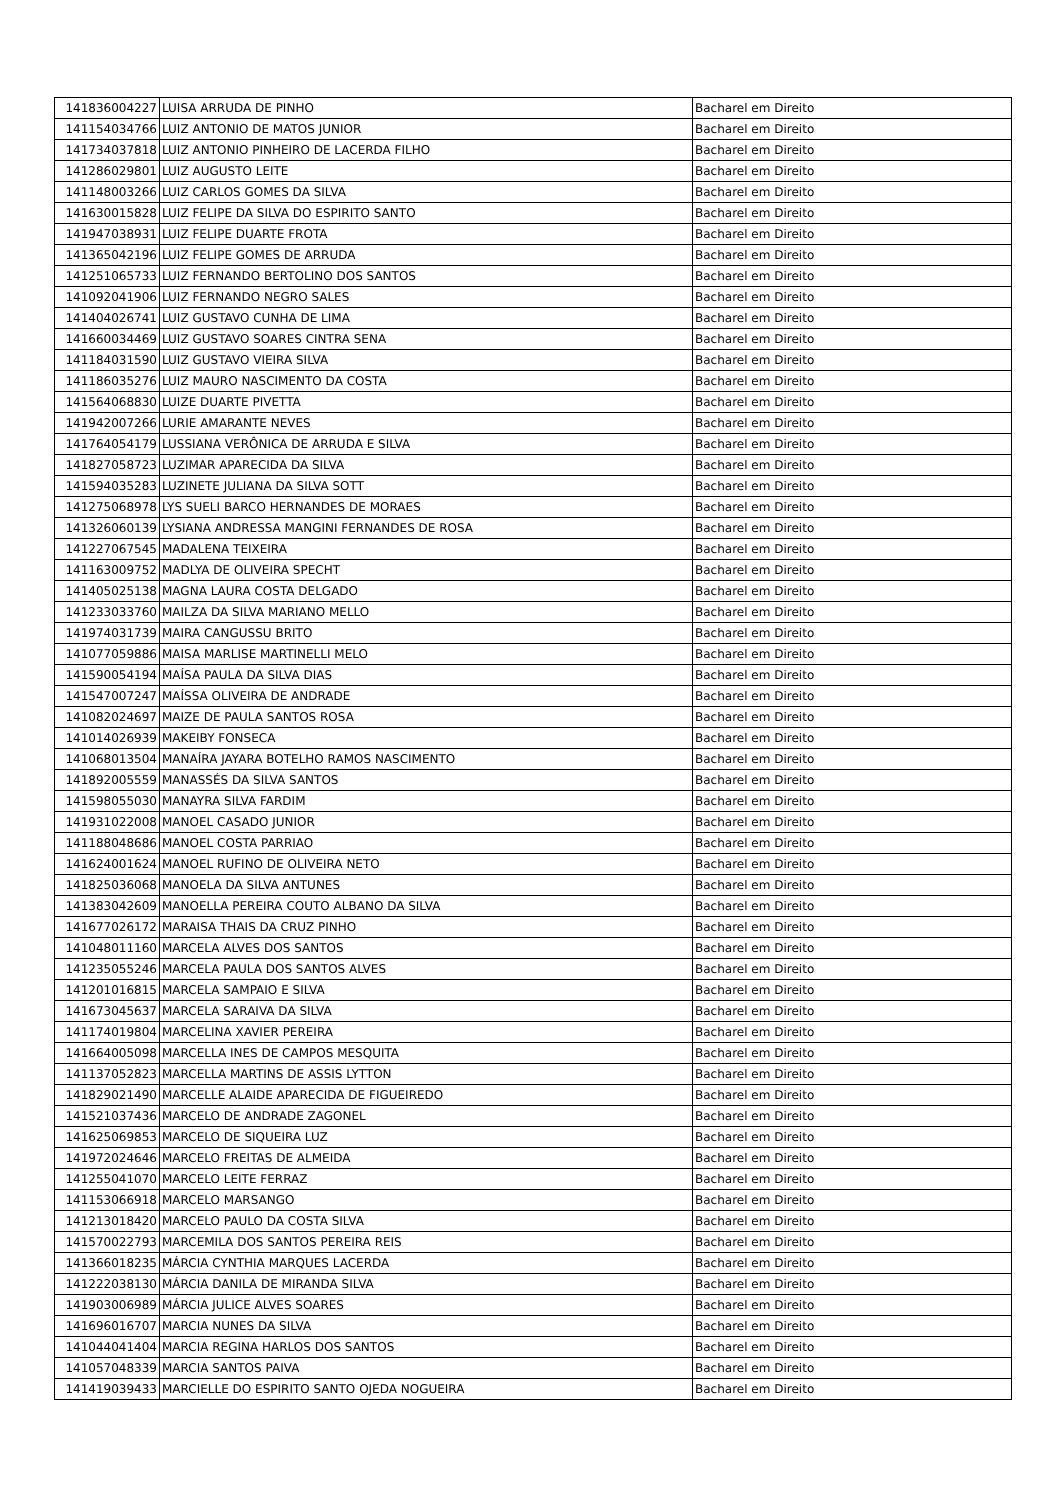| 141836004227 | LUISA ARRUDA DE PINHO | Bacharel em Direito |
| 141154034766 | LUIZ ANTONIO DE MATOS JUNIOR | Bacharel em Direito |
| 141734037818 | LUIZ ANTONIO PINHEIRO DE LACERDA FILHO | Bacharel em Direito |
| 141286029801 | LUIZ AUGUSTO LEITE | Bacharel em Direito |
| 141148003266 | LUIZ CARLOS GOMES DA SILVA | Bacharel em Direito |
| 141630015828 | LUIZ FELIPE DA SILVA DO ESPIRITO SANTO | Bacharel em Direito |
| 141947038931 | LUIZ FELIPE DUARTE FROTA | Bacharel em Direito |
| 141365042196 | LUIZ FELIPE GOMES DE ARRUDA | Bacharel em Direito |
| 141251065733 | LUIZ FERNANDO BERTOLINO DOS SANTOS | Bacharel em Direito |
| 141092041906 | LUIZ FERNANDO NEGRO SALES | Bacharel em Direito |
| 141404026741 | LUIZ GUSTAVO CUNHA DE LIMA | Bacharel em Direito |
| 141660034469 | LUIZ GUSTAVO SOARES CINTRA SENA | Bacharel em Direito |
| 141184031590 | LUIZ GUSTAVO VIEIRA SILVA | Bacharel em Direito |
| 141186035276 | LUIZ MAURO NASCIMENTO DA COSTA | Bacharel em Direito |
| 141564068830 | LUIZE DUARTE PIVETTA | Bacharel em Direito |
| 141942007266 | LURIE AMARANTE NEVES | Bacharel em Direito |
| 141764054179 | LUSSIANA VERÔNICA DE ARRUDA E SILVA | Bacharel em Direito |
| 141827058723 | LUZIMAR APARECIDA DA SILVA | Bacharel em Direito |
| 141594035283 | LUZINETE JULIANA DA SILVA SOTT | Bacharel em Direito |
| 141275068978 | LYS SUELI BARCO HERNANDES DE MORAES | Bacharel em Direito |
| 141326060139 | LYSIANA ANDRESSA MANGINI FERNANDES DE ROSA | Bacharel em Direito |
| 141227067545 | MADALENA TEIXEIRA | Bacharel em Direito |
| 141163009752 | MADLYA DE OLIVEIRA SPECHT | Bacharel em Direito |
| 141405025138 | MAGNA LAURA COSTA DELGADO | Bacharel em Direito |
| 141233033760 | MAILZA DA SILVA MARIANO MELLO | Bacharel em Direito |
| 141974031739 | MAIRA CANGUSSU BRITO | Bacharel em Direito |
| 141077059886 | MAISA MARLISE MARTINELLI MELO | Bacharel em Direito |
| 141590054194 | MAÍSA PAULA DA SILVA DIAS | Bacharel em Direito |
| 141547007247 | MAÍSSA OLIVEIRA DE ANDRADE | Bacharel em Direito |
| 141082024697 | MAIZE DE PAULA SANTOS ROSA | Bacharel em Direito |
| 141014026939 | MAKEIBY FONSECA | Bacharel em Direito |
| 141068013504 | MANAÍRA JAYARA BOTELHO RAMOS NASCIMENTO | Bacharel em Direito |
| 141892005559 | MANASSÉS DA SILVA SANTOS | Bacharel em Direito |
| 141598055030 | MANAYRA SILVA FARDIM | Bacharel em Direito |
| 141931022008 | MANOEL CASADO JUNIOR | Bacharel em Direito |
| 141188048686 | MANOEL COSTA PARRIAO | Bacharel em Direito |
| 141624001624 | MANOEL RUFINO DE OLIVEIRA NETO | Bacharel em Direito |
| 141825036068 | MANOELA DA SILVA ANTUNES | Bacharel em Direito |
| 141383042609 | MANOELLA PEREIRA COUTO ALBANO DA SILVA | Bacharel em Direito |
| 141677026172 | MARAISA THAIS DA CRUZ PINHO | Bacharel em Direito |
| 141048011160 | MARCELA ALVES DOS SANTOS | Bacharel em Direito |
| 141235055246 | MARCELA PAULA DOS SANTOS ALVES | Bacharel em Direito |
| 141201016815 | MARCELA SAMPAIO E SILVA | Bacharel em Direito |
| 141673045637 | MARCELA SARAIVA DA SILVA | Bacharel em Direito |
| 141174019804 | MARCELINA XAVIER PEREIRA | Bacharel em Direito |
| 141664005098 | MARCELLA INES DE CAMPOS MESQUITA | Bacharel em Direito |
| 141137052823 | MARCELLA MARTINS DE ASSIS LYTTON | Bacharel em Direito |
| 141829021490 | MARCELLE ALAIDE APARECIDA DE FIGUEIREDO | Bacharel em Direito |
| 141521037436 | MARCELO DE ANDRADE ZAGONEL | Bacharel em Direito |
| 141625069853 | MARCELO DE SIQUEIRA LUZ | Bacharel em Direito |
| 141972024646 | MARCELO FREITAS DE ALMEIDA | Bacharel em Direito |
| 141255041070 | MARCELO LEITE FERRAZ | Bacharel em Direito |
| 141153066918 | MARCELO MARSANGO | Bacharel em Direito |
| 141213018420 | MARCELO PAULO DA COSTA SILVA | Bacharel em Direito |
| 141570022793 | MARCEMILA DOS SANTOS PEREIRA REIS | Bacharel em Direito |
| 141366018235 | MÁRCIA CYNTHIA MARQUES LACERDA | Bacharel em Direito |
| 141222038130 | MÁRCIA DANILA DE MIRANDA SILVA | Bacharel em Direito |
| 141903006989 | MÁRCIA JULICE ALVES SOARES | Bacharel em Direito |
| 141696016707 | MARCIA NUNES DA SILVA | Bacharel em Direito |
| 141044041404 | MARCIA REGINA HARLOS DOS SANTOS | Bacharel em Direito |
| 141057048339 | MARCIA SANTOS PAIVA | Bacharel em Direito |
| 141419039433 | MARCIELLE DO ESPIRITO SANTO OJEDA NOGUEIRA | Bacharel em Direito |